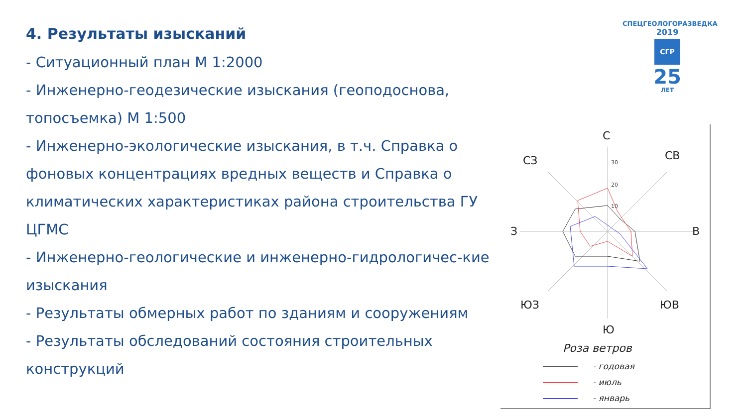4. Результаты изысканий
- Ситуационный план М 1:2000
- Инженерно-геодезические изыскания (геоподоснова, топосъемка) М 1:500
- Инженерно-экологические изыскания, в т.ч. Справка о фоновых концентрациях вредных веществ и Справка о климатических характеристиках района строительства ГУ ЦГМС
- Инженерно-геологические и инженерно-гидрологичес-кие изыскания
- Результаты обмерных работ по зданиям и сооружениям
- Результаты обследований состояния строительных конструкций
СПЕЦГЕОЛОГОРАЗВЕДКА
2019
СГР
25
ЛЕТ
С
В
Ю
З
СЗ
СВ
ЮЗ
ЮВ
Роза ветров
- годовая
- июль
- январь
30
20
10